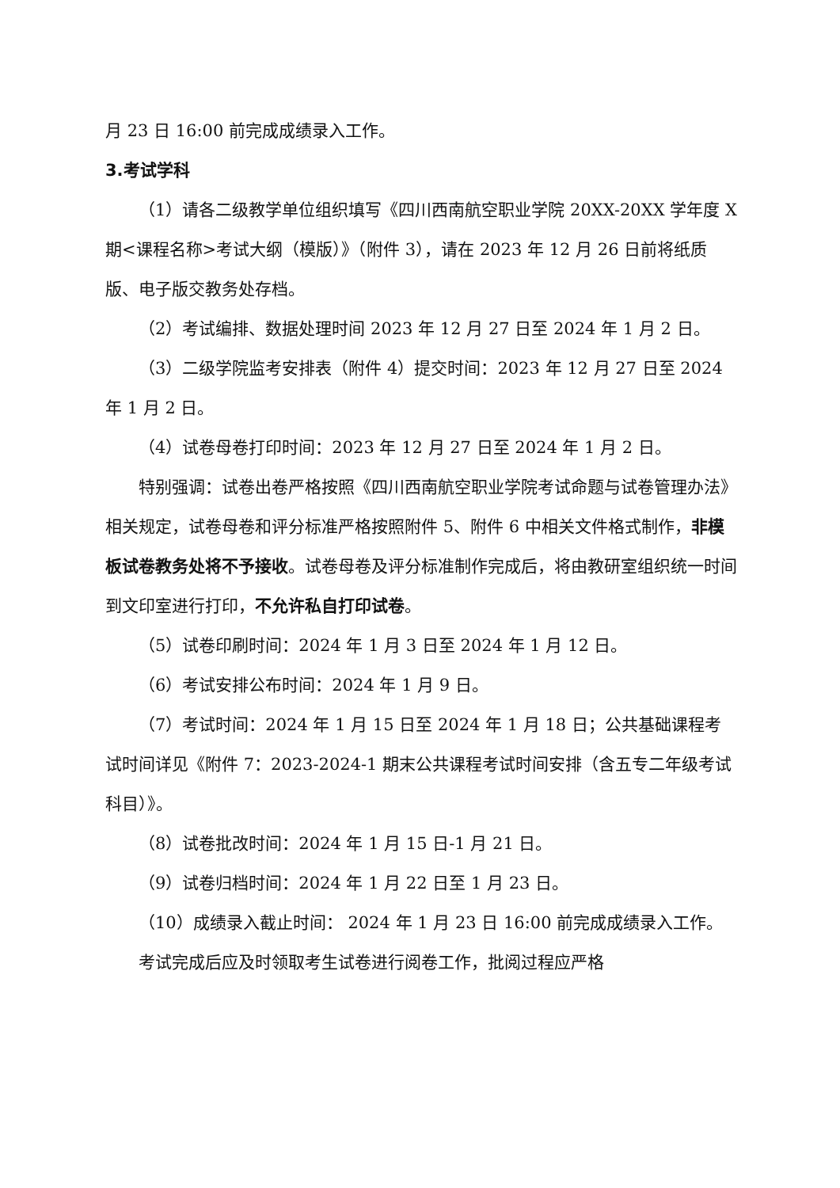月 23 日 16:00 前完成成绩录入工作。
3.考试学科
（1）请各二级教学单位组织填写《四川西南航空职业学院 20XX-20XX 学年度 X 期<课程名称>考试大纲（模版）》（附件 3），请在 2023 年 12 月 26 日前将纸质版、电子版交教务处存档。
（2）考试编排、数据处理时间 2023 年 12 月 27 日至 2024 年 1 月 2 日。
（3）二级学院监考安排表（附件 4）提交时间：2023 年 12 月 27 日至 2024 年 1 月 2 日。
（4）试卷母卷打印时间：2023 年 12 月 27 日至 2024 年 1 月 2 日。
特别强调：试卷出卷严格按照《四川西南航空职业学院考试命题与试卷管理办法》相关规定，试卷母卷和评分标准严格按照附件 5、附件 6 中相关文件格式制作，非模板试卷教务处将不予接收。试卷母卷及评分标准制作完成后，将由教研室组织统一时间到文印室进行打印，不允许私自打印试卷。
（5）试卷印刷时间：2024 年 1 月 3 日至 2024 年 1 月 12 日。
（6）考试安排公布时间：2024 年 1 月 9 日。
（7）考试时间：2024 年 1 月 15 日至 2024 年 1 月 18 日；公共基础课程考试时间详见《附件 7：2023-2024-1 期末公共课程考试时间安排（含五专二年级考试科目）》。
（8）试卷批改时间：2024 年 1 月 15 日-1 月 21 日。
（9）试卷归档时间：2024 年 1 月 22 日至 1 月 23 日。
（10）成绩录入截止时间： 2024 年 1 月 23 日 16:00 前完成成绩录入工作。
考试完成后应及时领取考生试卷进行阅卷工作，批阅过程应严格